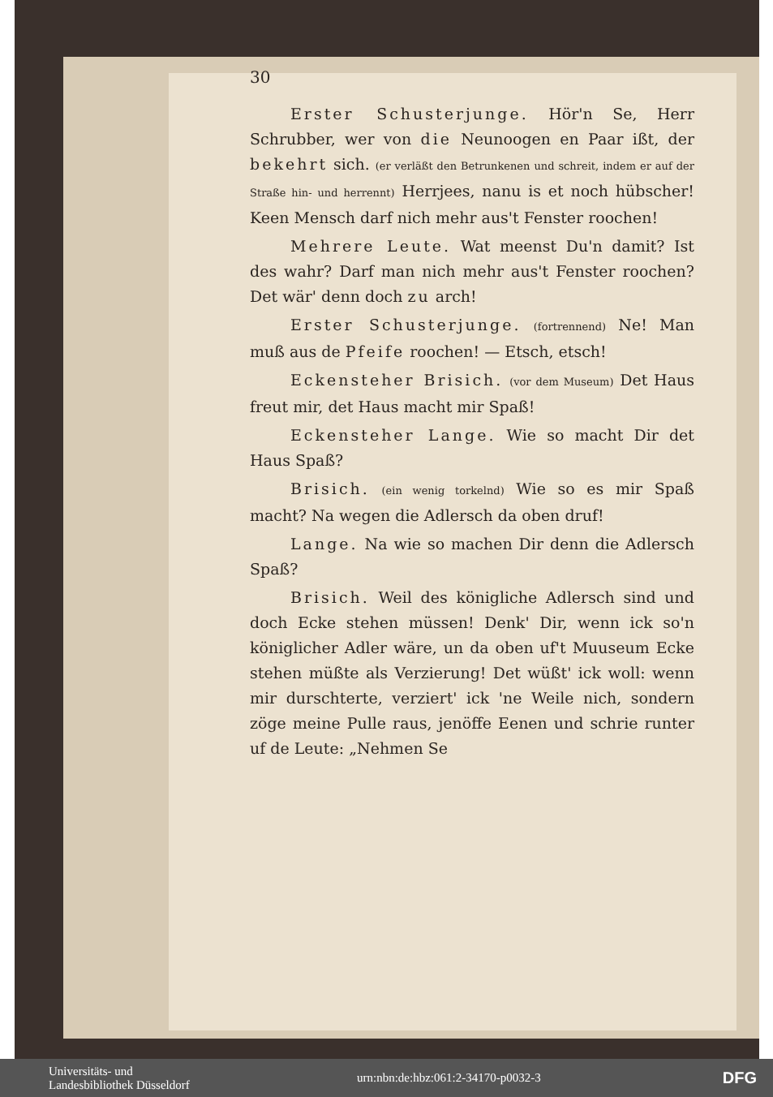30
Erster Schusterjunge. Hör'n Se, Herr Schrubber, wer von die Neunoogen en Paar ißt, der bekehrt sich. (er verläßt den Betrunkenen und schreit, indem er auf der Straße hin- und herrennt) Herrjees, nanu is et noch hübscher! Keen Mensch darf nich mehr aus't Fenster roochen!
Mehrere Leute. Wat meenst Du'n damit? Ist des wahr? Darf man nich mehr aus't Fenster roochen? Det wär' denn doch zu arch!
Erster Schusterjunge. (fortrennend) Ne! Man muß aus de Pfeife roochen! — Etsch, etsch!
Eckensteher Brisich. (vor dem Museum) Det Haus freut mir, det Haus macht mir Spaß!
Eckensteher Lange. Wie so macht Dir det Haus Spaß?
Brisich. (ein wenig torkelnd) Wie so es mir Spaß macht? Na wegen die Adlersch da oben druf!
Lange. Na wie so machen Dir denn die Adlersch Spaß?
Brisich. Weil des königliche Adlersch sind und doch Ecke stehen müssen! Denk' Dir, wenn ick so'n königlicher Adler wäre, un da oben uf't Muuseum Ecke stehen müßte als Verzierung! Det wüßt' ick woll: wenn mir durschterte, verziert' ick 'ne Weile nich, sondern zöge meine Pulle raus, jenöffe Eenen und schrie runter uf de Leute: „Nehmen Se
Universitäts- und
Landesbibliothek Düsseldorf
urn:nbn:de:hbz:061:2-34170-p0032-3
DFG